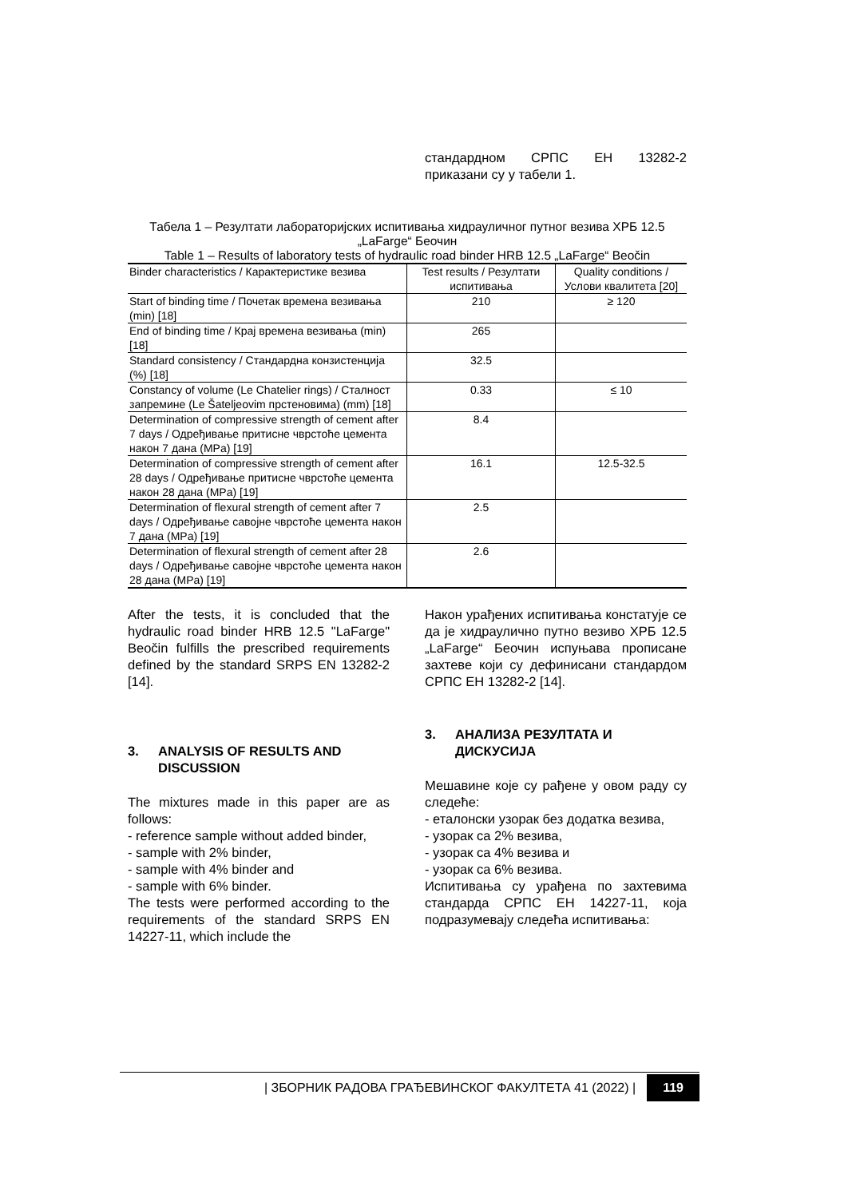стандардном СРПС ЕН 13282-2 приказани су у табели 1.
Табела 1 – Резултати лабораторијских испитивања хидрауличног путног везива ХРБ 12.5 „LaFarge“ Беочин
Table 1 – Results of laboratory tests of hydraulic road binder HRB 12.5 „LaFarge“ Beočin
| Binder characteristics / Карактеристике везива | Test results / Резултати испитивања | Quality conditions / Услови квалитета [20] |
| --- | --- | --- |
| Start of binding time / Почетак времена везивања (min) [18] | 210 | ≥ 120 |
| End of binding time / Крај времена везивања (min) [18] | 265 | |
| Standard consistency / Стандардна конзистенција (%) [18] | 32.5 | |
| Constancy of volume (Le Chatelier rings) / Сталност запремине (Le Šateljeovim прстеновима) (mm) [18] | 0.33 | ≤ 10 |
| Determination of compressive strength of cement after 7 days / Одређивање притисне чврстоће цемента након 7 дана (MPa) [19] | 8.4 | |
| Determination of compressive strength of cement after 28 days / Одређивање притисне чврстоће цемента након 28 дана (MPa) [19] | 16.1 | 12.5-32.5 |
| Determination of flexural strength of cement after 7 days / Одређивање савојне чврстоће цемента након 7 дана (MPa) [19] | 2.5 | |
| Determination of flexural strength of cement after 28 days / Одређивање савојне чврстоће цемента након 28 дана (MPa) [19] | 2.6 | |
After the tests, it is concluded that the hydraulic road binder HRB 12.5 "LaFarge" Beočin fulfills the prescribed requirements defined by the standard SRPS EN 13282-2 [14].
3. ANALYSIS OF RESULTS AND DISCUSSION
The mixtures made in this paper are as follows:
- reference sample without added binder,
- sample with 2% binder,
- sample with 4% binder and
- sample with 6% binder.
The tests were performed according to the requirements of the standard SRPS EN 14227-11, which include the
Након урађених испитивања констатује се да је хидраулично путно везиво ХРБ 12.5 „LaFarge“ Беочин испуњава прописане захтеве који су дефинисани стандардом СРПС ЕН 13282-2 [14].
3. АНАЛИЗА РЕЗУЛТАТА И ДИСКУСИЈА
Мешавине које су рађене у овом раду су следеће:
- еталонски узорак без додатка везива,
- узорак са 2% везива,
- узорак са 4% везива и
- узорак са 6% везива.
Испитивања су урађена по захтевима стандарда СРПС ЕН 14227-11, која подразумевају следећа испитивања:
| ЗБОРНИК РАДОВА ГРАЂЕВИНСКОГ ФАКУЛТЕТА 41 (2022) | 119